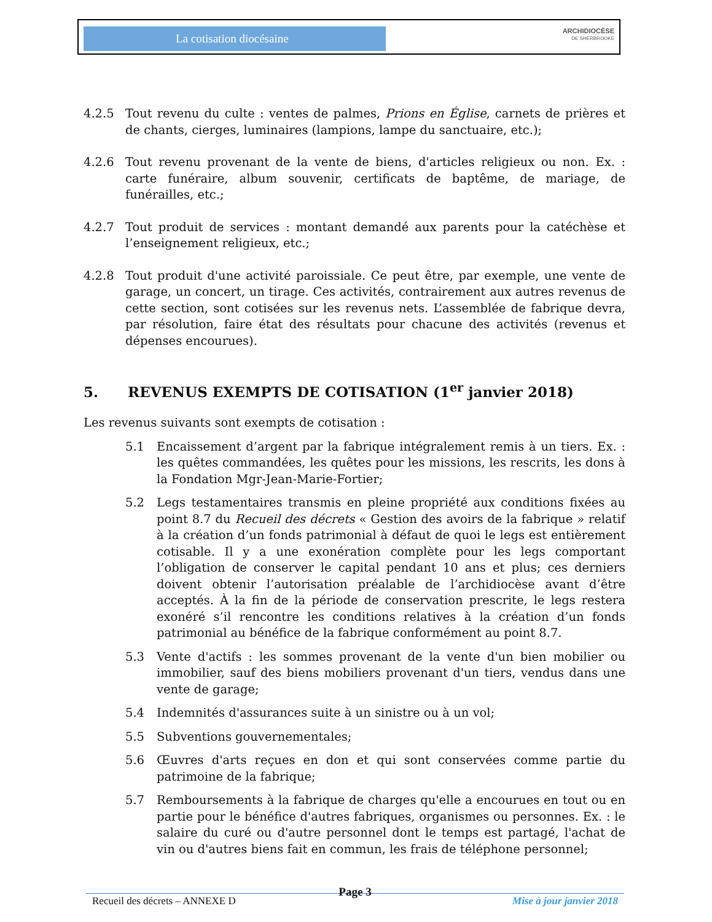La cotisation diocésaine
ARCHIDIOCÈSE
DE SHERBROOKE
4.2.5 Tout revenu du culte : ventes de palmes, Prions en Église, carnets de prières et de chants, cierges, luminaires (lampions, lampe du sanctuaire, etc.);
4.2.6 Tout revenu provenant de la vente de biens, d'articles religieux ou non. Ex. : carte funéraire, album souvenir, certificats de baptême, de mariage, de funérailles, etc.;
4.2.7 Tout produit de services : montant demandé aux parents pour la catéchèse et l’enseignement religieux, etc.;
4.2.8 Tout produit d'une activité paroissiale. Ce peut être, par exemple, une vente de garage, un concert, un tirage. Ces activités, contrairement aux autres revenus de cette section, sont cotisées sur les revenus nets. L’assemblée de fabrique devra, par résolution, faire état des résultats pour chacune des activités (revenus et dépenses encourues).
5. REVENUS EXEMPTS DE COTISATION (1<sup>er</sup> janvier 2018)
Les revenus suivants sont exempts de cotisation :
5.1 Encaissement d’argent par la fabrique intégralement remis à un tiers. Ex. : les quêtes commandées, les quêtes pour les missions, les rescrits, les dons à la Fondation Mgr-Jean-Marie-Fortier;
5.2 Legs testamentaires transmis en pleine propriété aux conditions fixées au point 8.7 du Recueil des décrets « Gestion des avoirs de la fabrique » relatif à la création d’un fonds patrimonial à défaut de quoi le legs est entièrement cotisable. Il y a une exonération complète pour les legs comportant l’obligation de conserver le capital pendant 10 ans et plus; ces derniers doivent obtenir l’autorisation préalable de l’archidiocèse avant d’être acceptés. À la fin de la période de conservation prescrite, le legs restera exonéré s’il rencontre les conditions relatives à la création d’un fonds patrimonial au bénéfice de la fabrique conformément au point 8.7.
5.3 Vente d'actifs : les sommes provenant de la vente d'un bien mobilier ou immobilier, sauf des biens mobiliers provenant d'un tiers, vendus dans une vente de garage;
5.4 Indemnités d'assurances suite à un sinistre ou à un vol;
5.5 Subventions gouvernementales;
5.6 Œuvres d'arts reçues en don et qui sont conservées comme partie du patrimoine de la fabrique;
5.7 Remboursements à la fabrique de charges qu'elle a encourues en tout ou en partie pour le bénéfice d'autres fabriques, organismes ou personnes. Ex. : le salaire du curé ou d'autre personnel dont le temps est partagé, l'achat de vin ou d'autres biens fait en commun, les frais de téléphone personnel;
Page 3
Recueil des décrets – ANNEXE D Mise à jour janvier 2018